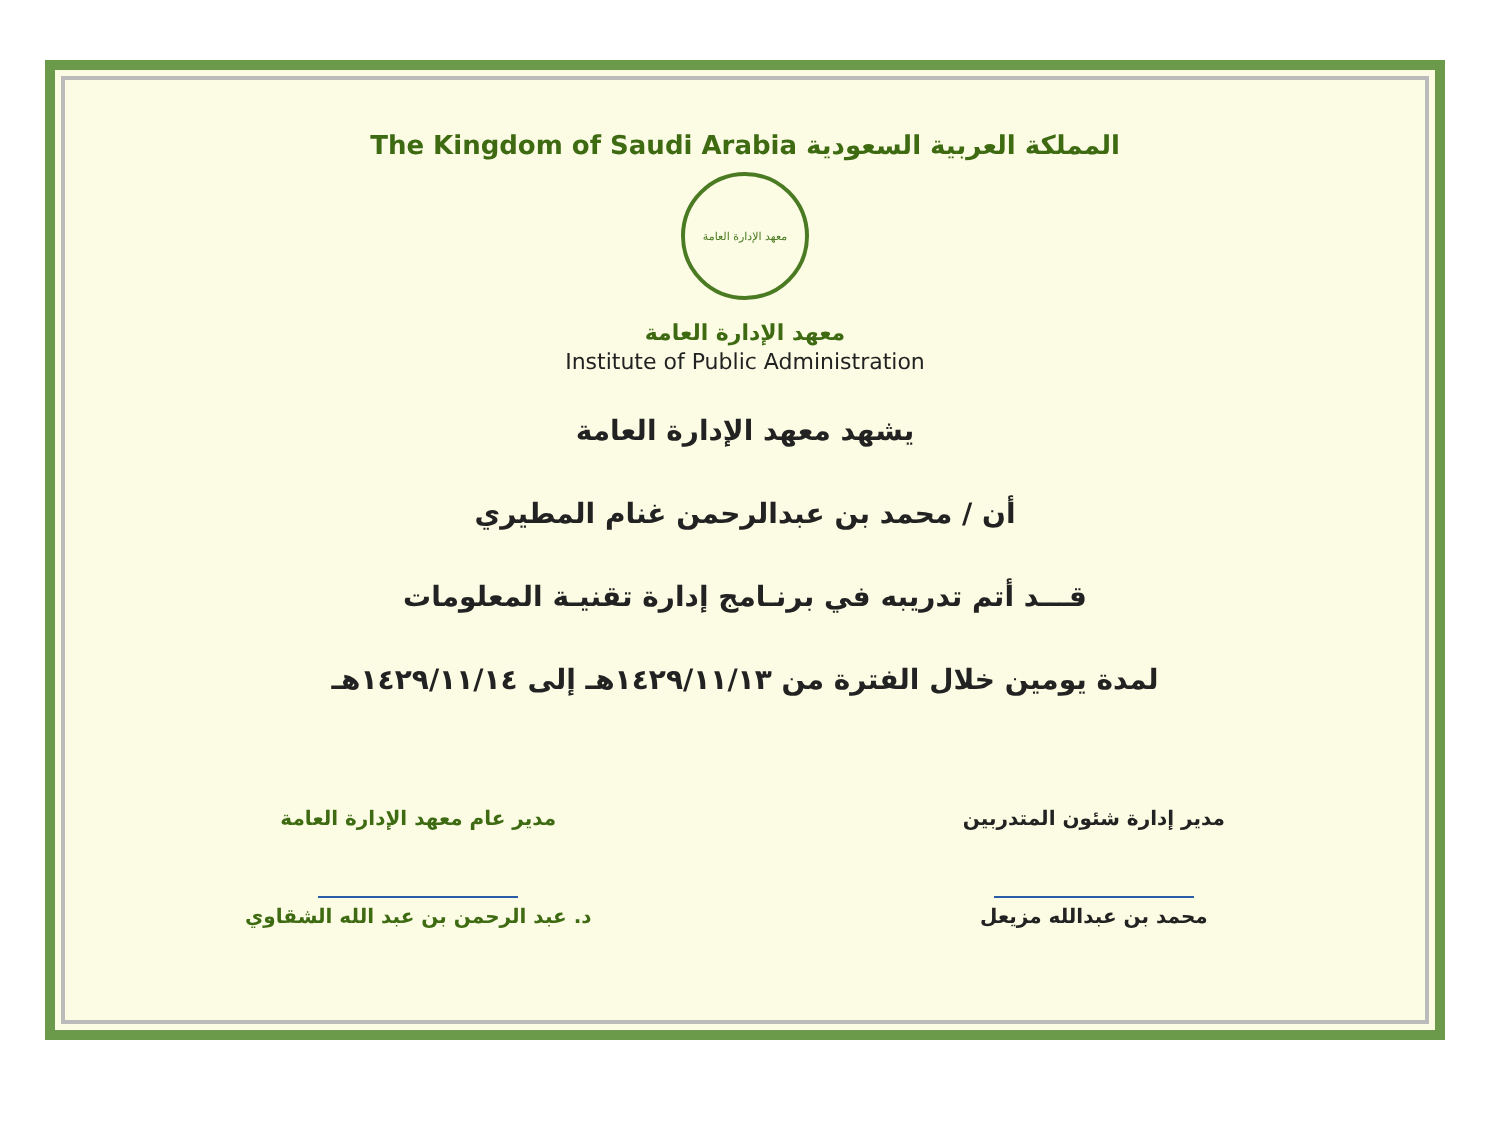The Kingdom of Saudi Arabia المملكة العربية السعودية
معهد الإدارة العامة
معهد الإدارة العامة
Institute of Public Administration
يشهد معهد الإدارة العامة
أن / محمد بن عبدالرحمن غنام المطيري
قـــد أتم تدريبه في برنـامج إدارة تقنيـة المعلومات
لمدة يومين خلال الفترة من ١٤٢٩/١١/١٣هـ إلى ١٤٢٩/١١/١٤هـ
مدير إدارة شئون المتدربين
محمد بن عبدالله مزيعل
مدير عام معهد الإدارة العامة
د. عبد الرحمن بن عبد الله الشقاوي